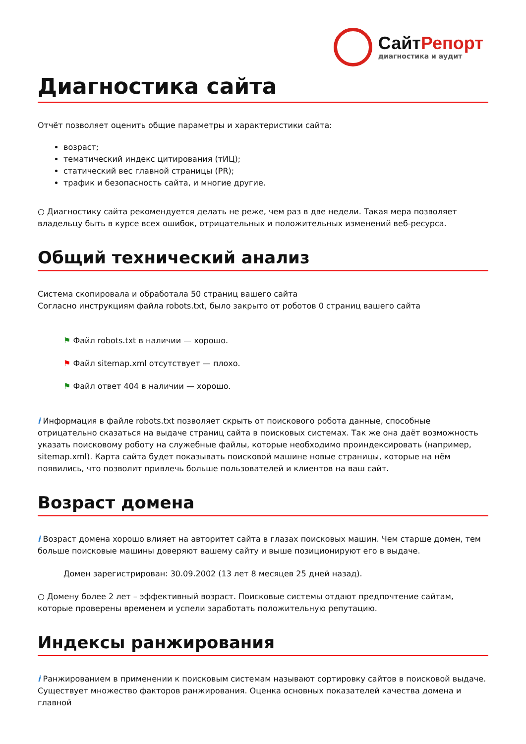СайтРепорт
диагностика и аудит
Диагностика сайта
Отчёт позволяет оценить общие параметры и характеристики сайта:
возраст;
тематический индекс цитирования (тИЦ);
статический вес главной страницы (PR);
трафик и безопасность сайта, и многие другие.
○ Диагностику сайта рекомендуется делать не реже, чем раз в две недели. Такая мера позволяет владельцу быть в курсе всех ошибок, отрицательных и положительных изменений веб-ресурса.
Общий технический анализ
Система скопировала и обработала 50 страниц вашего сайта
Согласно инструкциям файла robots.txt, было закрыто от роботов 0 страниц вашего сайта
⚑ Файл robots.txt в наличии — хорошо.
⚑ Файл sitemap.xml отсутствует — плохо.
⚑ Файл ответ 404 в наличии — хорошо.
i Информация в файле robots.txt позволяет скрыть от поискового робота данные, способные отрицательно сказаться на выдаче страниц сайта в поисковых системах. Так же она даёт возможность указать поисковому роботу на служебные файлы, которые необходимо проиндексировать (например, sitemap.xml). Карта сайта будет показывать поисковой машине новые страницы, которые на нём появились, что позволит привлечь больше пользователей и клиентов на ваш сайт.
Возраст домена
i Возраст домена хорошо влияет на авторитет сайта в глазах поисковых машин. Чем старше домен, тем больше поисковые машины доверяют вашему сайту и выше позиционируют его в выдаче.
Домен зарегистрирован: 30.09.2002 (13 лет 8 месяцев 25 дней назад).
○ Домену более 2 лет – эффективный возраст. Поисковые системы отдают предпочтение сайтам, которые проверены временем и успели заработать положительную репутацию.
Индексы ранжирования
i Ранжированием в применении к поисковым системам называют сортировку сайтов в поисковой выдаче. Существует множество факторов ранжирования. Оценка основных показателей качества домена и главной